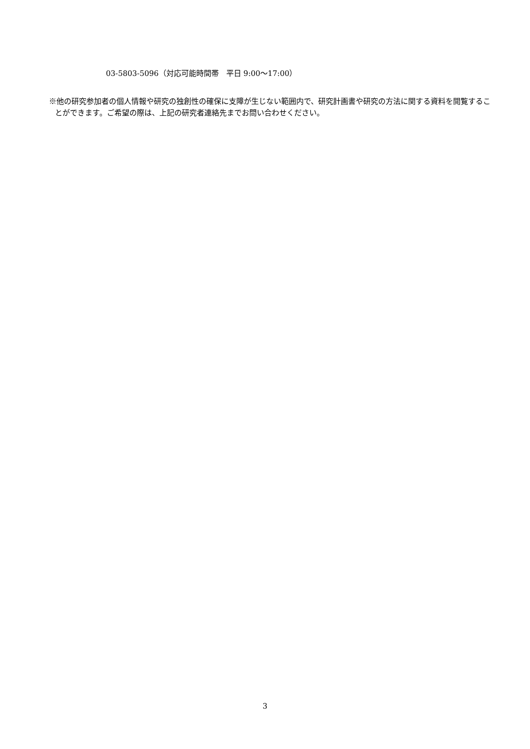03-5803-5096（対応可能時間帯　平日 9:00〜17:00）
※他の研究参加者の個人情報や研究の独創性の確保に支障が生じない範囲内で、研究計画書や研究の方法に関する資料を閲覧することができます。ご希望の際は、上記の研究者連絡先までお問い合わせください。
3